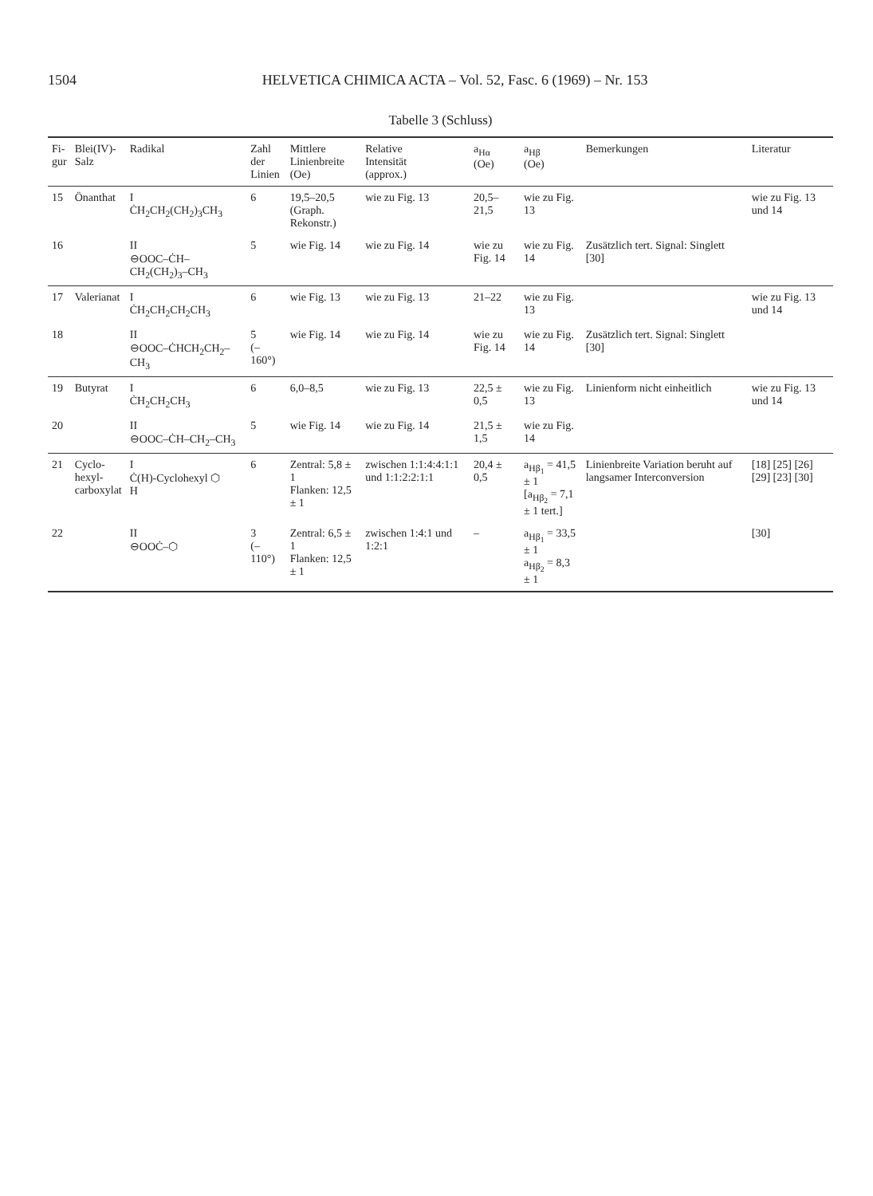1504 HELVETICA CHIMICA ACTA – Vol. 52, Fasc. 6 (1969) – Nr. 153
Tabelle 3 (Schluss)
| Fi- gur | Blei(IV)- Salz | Radikal | Zahl der Linien | Mittlere Linienbreite (Oe) | Relative Intensität (approx.) | a<sub>Hα</sub> (Oe) | a<sub>Hβ</sub> (Oe) | Bemerkungen | Literatur |
| --- | --- | --- | --- | --- | --- | --- | --- | --- | --- |
| 15 | Önanthat | I ĊH<sub>2</sub>CH<sub>2</sub>(CH<sub>2</sub>)<sub>3</sub>CH<sub>3</sub> | 6 | 19,5–20,5 (Graph. Rekonstr.) | wie zu Fig. 13 | 20,5–21,5 | wie zu Fig. 13 | | wie zu Fig. 13 und 14 |
| 16 | | II ⊖OOC–ĊH–CH<sub>2</sub>(CH<sub>2</sub>)<sub>3</sub>–CH<sub>3</sub> | 5 | wie Fig. 14 | wie zu Fig. 14 | wie zu Fig. 14 | wie zu Fig. 14 | Zusätzlich tert. Signal: Singlett [30] | |
| 17 | Valerianat | I ĊH<sub>2</sub>CH<sub>2</sub>CH<sub>2</sub>CH<sub>3</sub> | 6 | wie Fig. 13 | wie zu Fig. 13 | 21–22 | wie zu Fig. 13 | | wie zu Fig. 13 und 14 |
| 18 | | II ⊖OOC–ĊHCH<sub>2</sub>CH<sub>2</sub>–CH<sub>3</sub> | 5 (–160°) | wie Fig. 14 | wie zu Fig. 14 | wie zu Fig. 14 | wie zu Fig. 14 | Zusätzlich tert. Signal: Singlett [30] | |
| 19 | Butyrat | I ĊH<sub>2</sub>CH<sub>2</sub>CH<sub>3</sub> | 6 | 6,0–8,5 | wie zu Fig. 13 | 22,5 ± 0,5 | wie zu Fig. 13 | Linienform nicht einheitlich | wie zu Fig. 13 und 14 |
| 20 | | II ⊖OOC–ĊH–CH<sub>2</sub>–CH<sub>3</sub> | 5 | wie Fig. 14 | wie zu Fig. 14 | 21,5 ± 1,5 | wie zu Fig. 14 | | |
| 21 | Cyclo- hexyl- carboxylat | I Ċ(H)-Cyclohexyl ⬡ H | 6 | Zentral: 5,8 ± 1 Flanken: 12,5 ± 1 | zwischen 1:1:4:4:1:1 und 1:1:2:2:1:1 | 20,4 ± 0,5 | a<sub>Hβ<sub>1</sub></sub> = 41,5 ± 1 [a<sub>Hβ<sub>2</sub></sub> = 7,1 ± 1 tert.] | Linienbreite Variation beruht auf langsamer Interconversion | [18] [25] [26] [29] [23] [30] |
| 22 | | II ⊖OOĊ–⬡ | 3 (–110°) | Zentral: 6,5 ± 1 Flanken: 12,5 ± 1 | zwischen 1:4:1 und 1:2:1 | – | a<sub>Hβ<sub>1</sub></sub> = 33,5 ± 1 a<sub>Hβ<sub>2</sub></sub> = 8,3 ± 1 | | [30] |